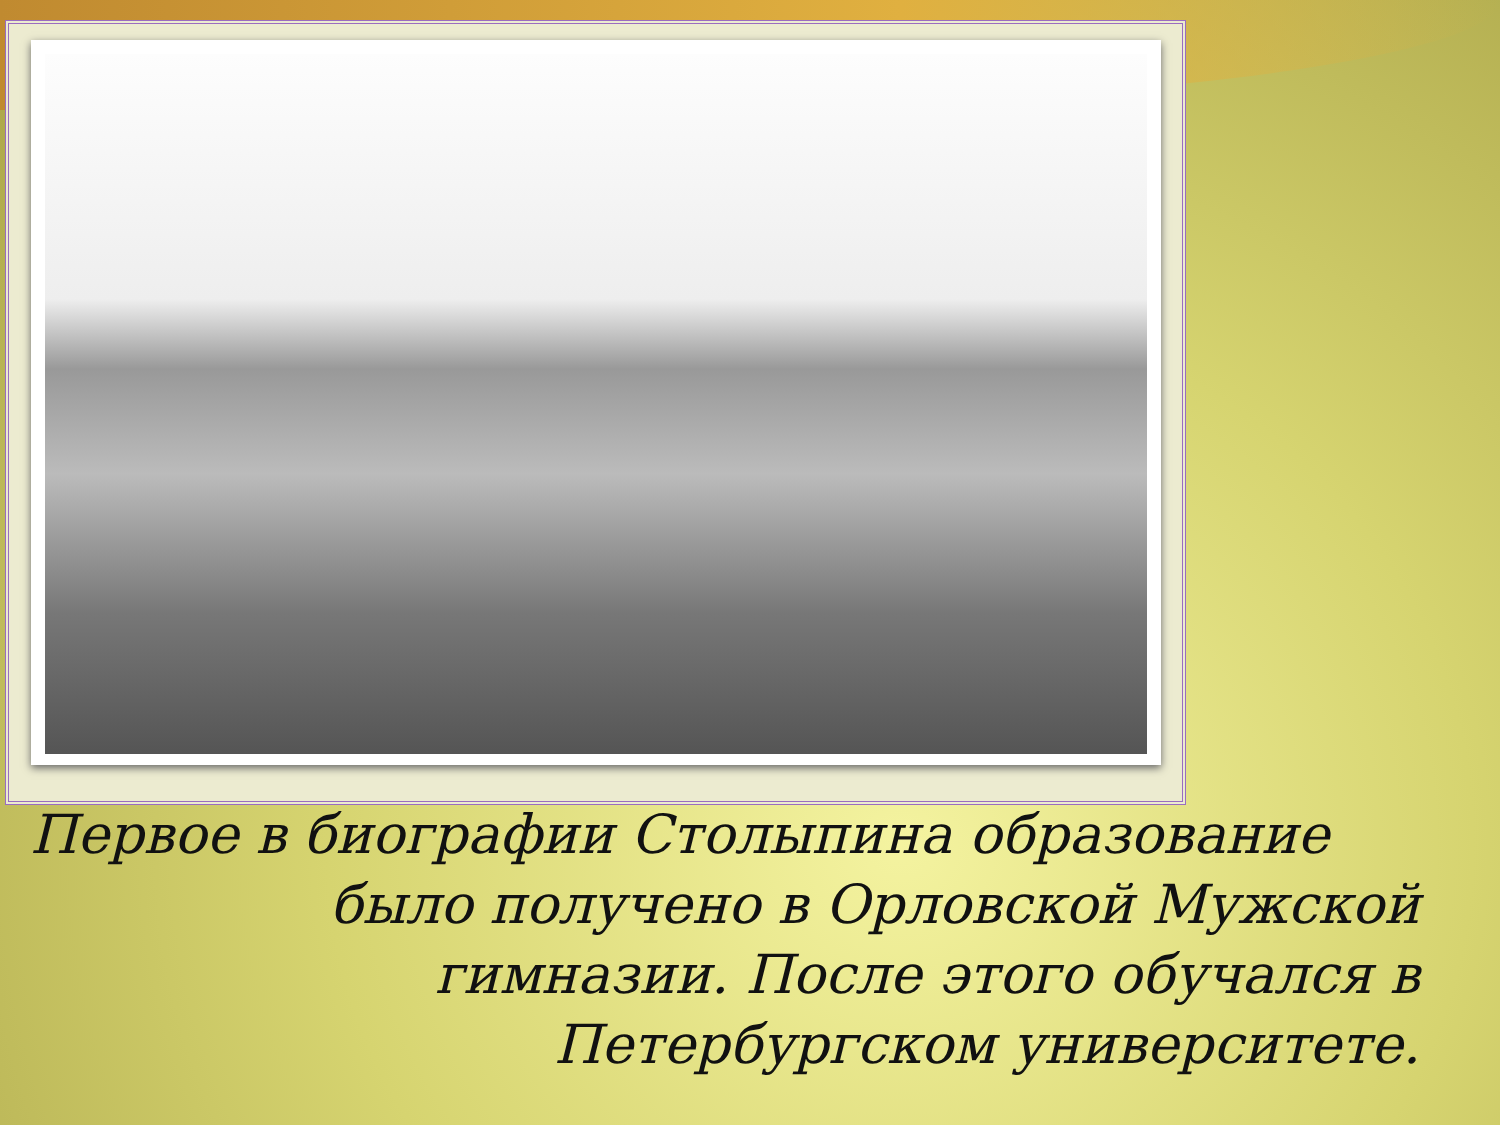Первое в биографии Столыпина образование
было получено в Орловской Мужской
гимназии. После этого обучался в
Петербургском университете.